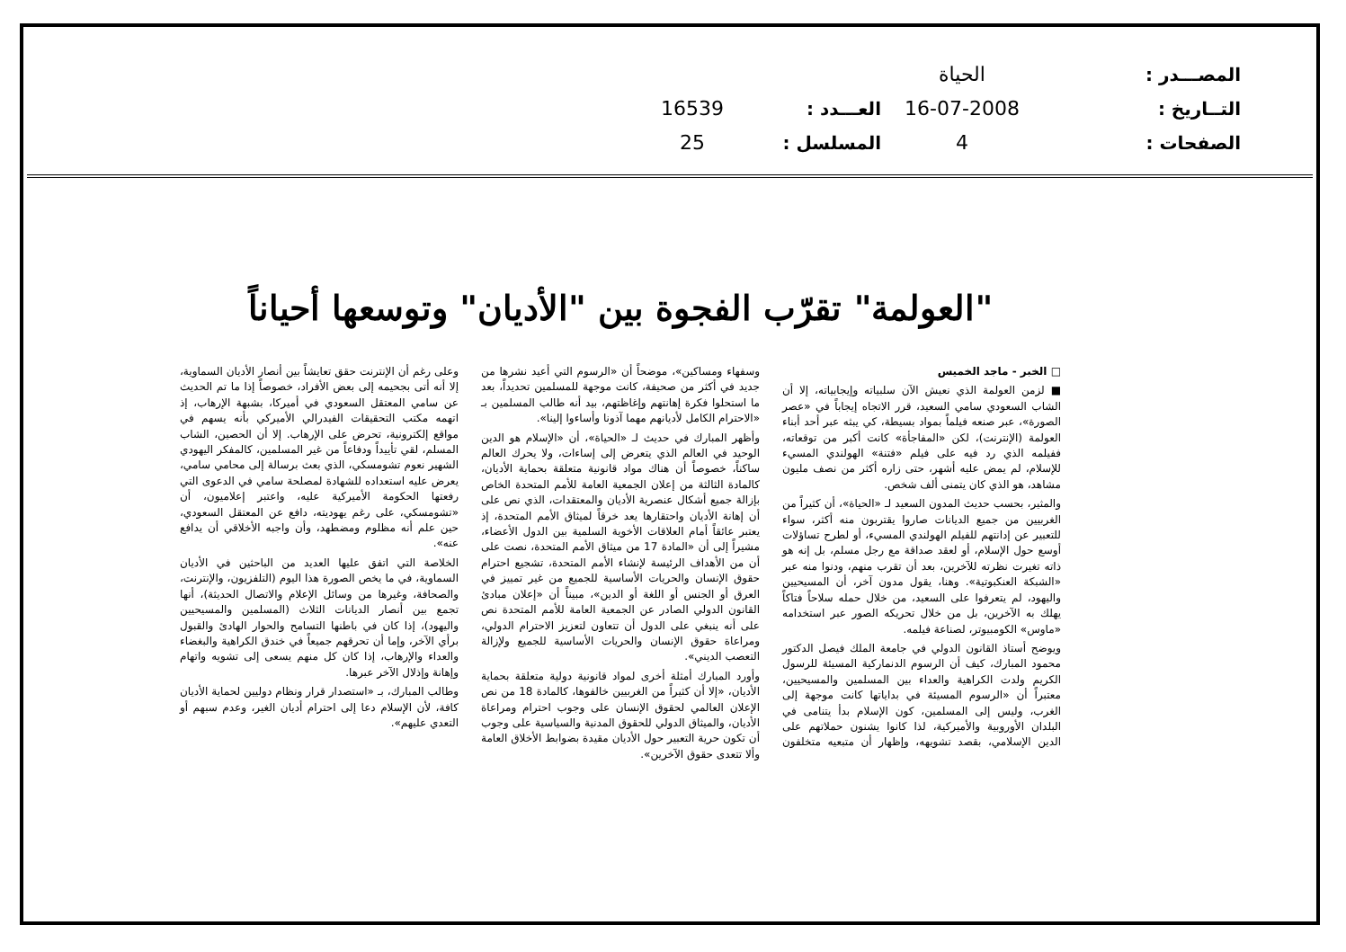المصـــدر :
التــاريخ :
الصفحات :
الحياة
16-07-2008
4
العـــدد :
المسلسل :
16539
25
"العولمة" تقرّب الفجوة بين "الأديان" وتوسعها أحياناً
□ الخبر - ماجد الخميس
■ لزمن العولمة الذي نعيش الآن سلبياته وإيجابياته، إلا أن الشاب السعودي سامي السعيد، قرر الاتجاه إيجاباً في «عصر الصورة»، عبر صنعه فيلماً بمواد بسيطة، كي يبثه عبر أحد أبناء العولمة (الإنترنت)، لكن «المفاجأة» كانت أكبر من توقعاته، ففيلمه الذي رد فيه على فيلم «فتنة» الهولندي المسيء للإسلام، لم يمض عليه أشهر، حتى زاره أكثر من نصف مليون مشاهد، هو الذي كان يتمنى ألف شخص.
والمثير، بحسب حديث المدون السعيد لـ «الحياة»، أن كثيراً من الغربيين من جميع الديانات صاروا يقتربون منه أكثر، سواء للتعبير عن إدانتهم للفيلم الهولندي المسيء، أو لطرح تساؤلات أوسع حول الإسلام، أو لعقد صداقة مع رجل مسلم، بل إنه هو ذاته تغيرت نظرته للآخرين، بعد أن تقرب منهم، ودنوا منه عبر «الشبكة العنكبوتية». وهنا، يقول مدون آخر، أن المسيحيين واليهود، لم يتعرفوا على السعيد، من خلال حمله سلاحاً فتاكاً يهلك به الآخرين، بل من خلال تحريكه الصور عبر استخدامه «ماوس» الكومبيوتر، لصناعة فيلمه.
ويوضح أستاذ القانون الدولي في جامعة الملك فيصل الدكتور محمود المبارك، كيف أن الرسوم الدنماركية المسيئة للرسول الكريم ولدت الكراهية والعداء بين المسلمين والمسيحيين، معتبراً أن «الرسوم المسيئة في بداياتها كانت موجهة إلى الغرب، وليس إلى المسلمين، كون الإسلام بدأ يتنامى في البلدان الأوروبية والأميركية، لذا كانوا يشنون حملاتهم على الدين الإسلامي، بقصد تشويهه، وإظهار أن متبعيه متخلفون وسفهاء ومساكين»، موضحاً أن «الرسوم التي أعيد نشرها من جديد في أكثر من صحيفة، كانت موجهة للمسلمين تحديداً، بعد ما استحلوا فكرة إهانتهم وإغاظتهم، بيد أنه طالب المسلمين بـ «الاحترام الكامل لأديانهم مهما آذونا وأساءوا إلينا».
وأظهر المبارك في حديث لـ «الحياة»، أن «الإسلام هو الدين الوحيد في العالم الذي يتعرض إلى إساءات، ولا يحرك العالم ساكناً، خصوصاً أن هناك مواد قانونية متعلقة بحماية الأديان، كالمادة الثالثة من إعلان الجمعية العامة للأمم المتحدة الخاص بإزالة جميع أشكال عنصرية الأديان والمعتقدات، الذي نص على أن إهانة الأديان واحتقارها يعد خرقاً لميثاق الأمم المتحدة، إذ يعتبر عائقاً أمام العلاقات الأخوية السلمية بين الدول الأعضاء، مشيراً إلى أن «المادة 17 من ميثاق الأمم المتحدة، نصت على أن من الأهداف الرئيسة لإنشاء الأمم المتحدة، تشجيع احترام حقوق الإنسان والحريات الأساسية للجميع من غير تمييز في العرق أو الجنس أو اللغة أو الدين»، مبيناً أن «إعلان مبادئ القانون الدولي الصادر عن الجمعية العامة للأمم المتحدة نص على أنه ينبغي على الدول أن تتعاون لتعزيز الاحترام الدولي، ومراعاة حقوق الإنسان والحريات الأساسية للجميع ولإزالة التعصب الديني».
وأورد المبارك أمثلة أخرى لمواد قانونية دولية متعلقة بحماية الأديان، «إلا أن كثيراً من الغربيين خالفوها، كالمادة 18 من نص الإعلان العالمي لحقوق الإنسان على وجوب احترام ومراعاة الأديان، والميثاق الدولي للحقوق المدنية والسياسية على وجوب أن تكون حرية التعبير حول الأديان مقيدة بضوابط الأخلاق العامة وألا تتعدى حقوق الآخرين».
وعلى رغم أن الإنترنت حقق تعايشاً بين أنصار الأديان السماوية، إلا أنه أتى بجحيمه إلى بعض الأفراد، خصوصاً إذا ما تم الحديث عن سامي المعتقل السعودي في أميركا، بشبهة الإرهاب، إذ اتهمه مكتب التحقيقات الفيدرالي الأميركي بأنه يسهم في مواقع إلكترونية، تحرض على الإرهاب. إلا أن الحصين، الشاب المسلم، لقي تأييداً ودفاعاً من غير المسلمين، كالمفكر اليهودي الشهير نعوم تشومسكي، الذي بعث برسالة إلى محامي سامي، يعرض عليه استعداده للشهادة لمصلحة سامي في الدعوى التي رفعتها الحكومة الأميركية عليه، واعتبر إعلاميون، أن «تشومسكي، على رغم يهوديته، دافع عن المعتقل السعودي، حين علم أنه مظلوم ومضطهد، وأن واجبه الأخلاقي أن يدافع عنه».
الخلاصة التي اتفق عليها العديد من الباحثين في الأديان السماوية، في ما يخص الصورة هذا اليوم (التلفزيون، والإنترنت، والصحافة، وغيرها من وسائل الإعلام والاتصال الحديثة)، أنها تجمع بين أنصار الديانات الثلاث (المسلمين والمسيحيين واليهود)، إذا كان في باطنها التسامح والحوار الهادئ والقبول برأي الآخر، وإما أن تحرقهم جميعاً في خندق الكراهية والبغضاء والعداء والإرهاب، إذا كان كل منهم يسعى إلى تشويه واتهام وإهانة وإذلال الآخر عبرها.
وطالب المبارك، بـ «استصدار قرار ونظام دوليين لحماية الأديان كافة، لأن الإسلام دعا إلى احترام أديان الغير، وعدم سبهم أو التعدي عليهم».